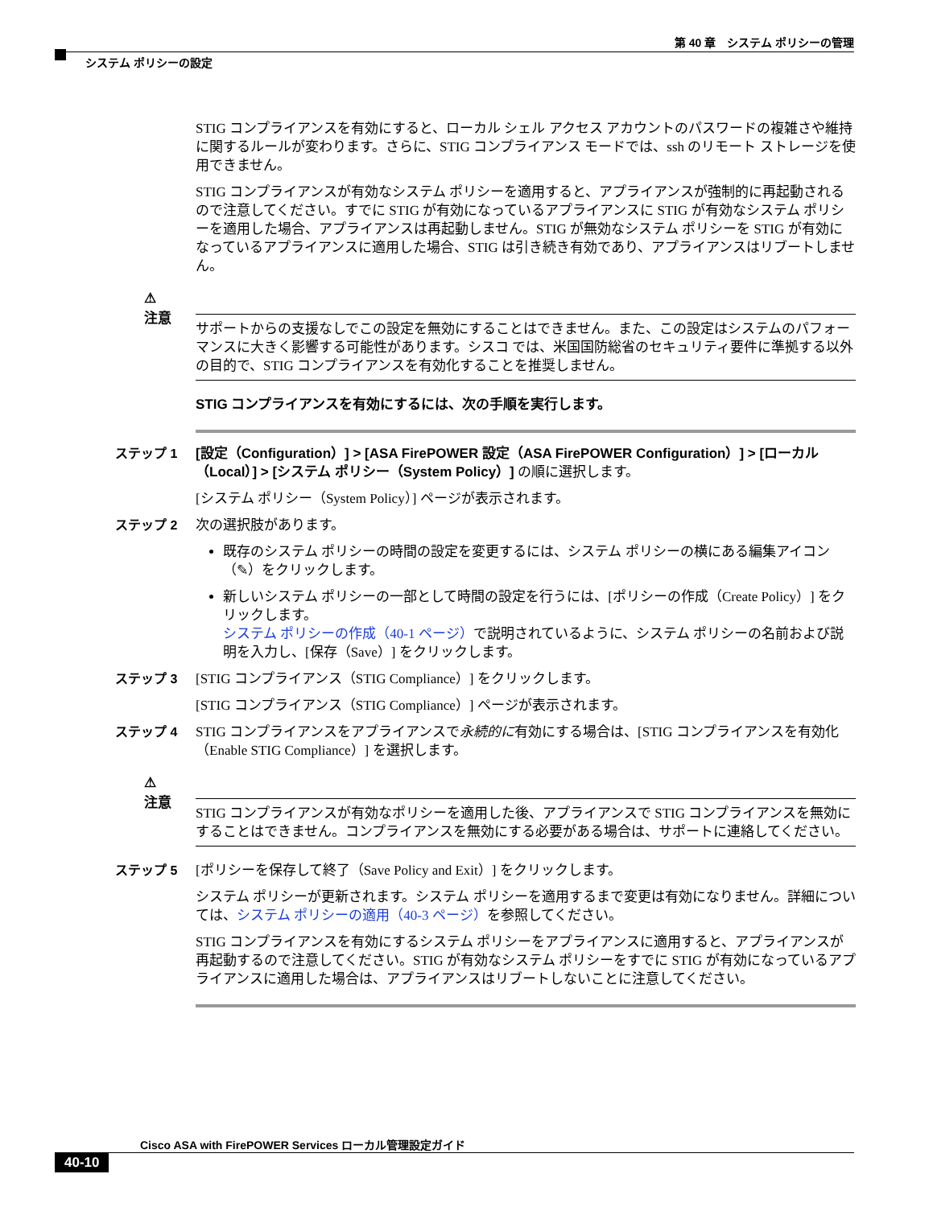第 40 章　システム ポリシーの管理
システム ポリシーの設定
STIG コンプライアンスを有効にすると、ローカル シェル アクセス アカウントのパスワードの複雑さや維持に関するルールが変わります。さらに、STIG コンプライアンス モードでは、ssh のリモート ストレージを使用できません。
STIG コンプライアンスが有効なシステム ポリシーを適用すると、アプライアンスが強制的に再起動されるので注意してください。すでに STIG が有効になっているアプライアンスに STIG が有効なシステム ポリシーを適用した場合、アプライアンスは再起動しません。STIG が無効なシステム ポリシーを STIG が有効になっているアプライアンスに適用した場合、STIG は引き続き有効であり、アプライアンスはリブートしません。
⚠
注意
サポートからの支援なしでこの設定を無効にすることはできません。また、この設定はシステムのパフォーマンスに大きく影響する可能性があります。シスコ では、米国国防総省のセキュリティ要件に準拠する以外の目的で、STIG コンプライアンスを有効化することを推奨しません。
STIG コンプライアンスを有効にするには、次の手順を実行します。
ステップ 1 [設定（Configuration）] > [ASA FirePOWER 設定（ASA FirePOWER Configuration）] > [ローカル（Local）] > [システム ポリシー（System Policy）] の順に選択します。
[システム ポリシー（System Policy）] ページが表示されます。
ステップ 2 次の選択肢があります。
既存のシステム ポリシーの時間の設定を変更するには、システム ポリシーの横にある編集アイコン（✎）をクリックします。
新しいシステム ポリシーの一部として時間の設定を行うには、[ポリシーの作成（Create Policy）] をクリックします。
システム ポリシーの作成（40-1 ページ）で説明されているように、システム ポリシーの名前および説明を入力し、[保存（Save）] をクリックします。
ステップ 3 [STIG コンプライアンス（STIG Compliance）] をクリックします。
[STIG コンプライアンス（STIG Compliance）] ページが表示されます。
ステップ 4 STIG コンプライアンスをアプライアンスで永続的に有効にする場合は、[STIG コンプライアンスを有効化（Enable STIG Compliance）] を選択します。
⚠
注意
STIG コンプライアンスが有効なポリシーを適用した後、アプライアンスで STIG コンプライアンスを無効にすることはできません。コンプライアンスを無効にする必要がある場合は、サポートに連絡してください。
ステップ 5 [ポリシーを保存して終了（Save Policy and Exit）] をクリックします。
システム ポリシーが更新されます。システム ポリシーを適用するまで変更は有効になりません。詳細については、システム ポリシーの適用（40-3 ページ）を参照してください。
STIG コンプライアンスを有効にするシステム ポリシーをアプライアンスに適用すると、アプライアンスが再起動するので注意してください。STIG が有効なシステム ポリシーをすでに STIG が有効になっているアプライアンスに適用した場合は、アプライアンスはリブートしないことに注意してください。
Cisco ASA with FirePOWER Services ローカル管理設定ガイド
40-10